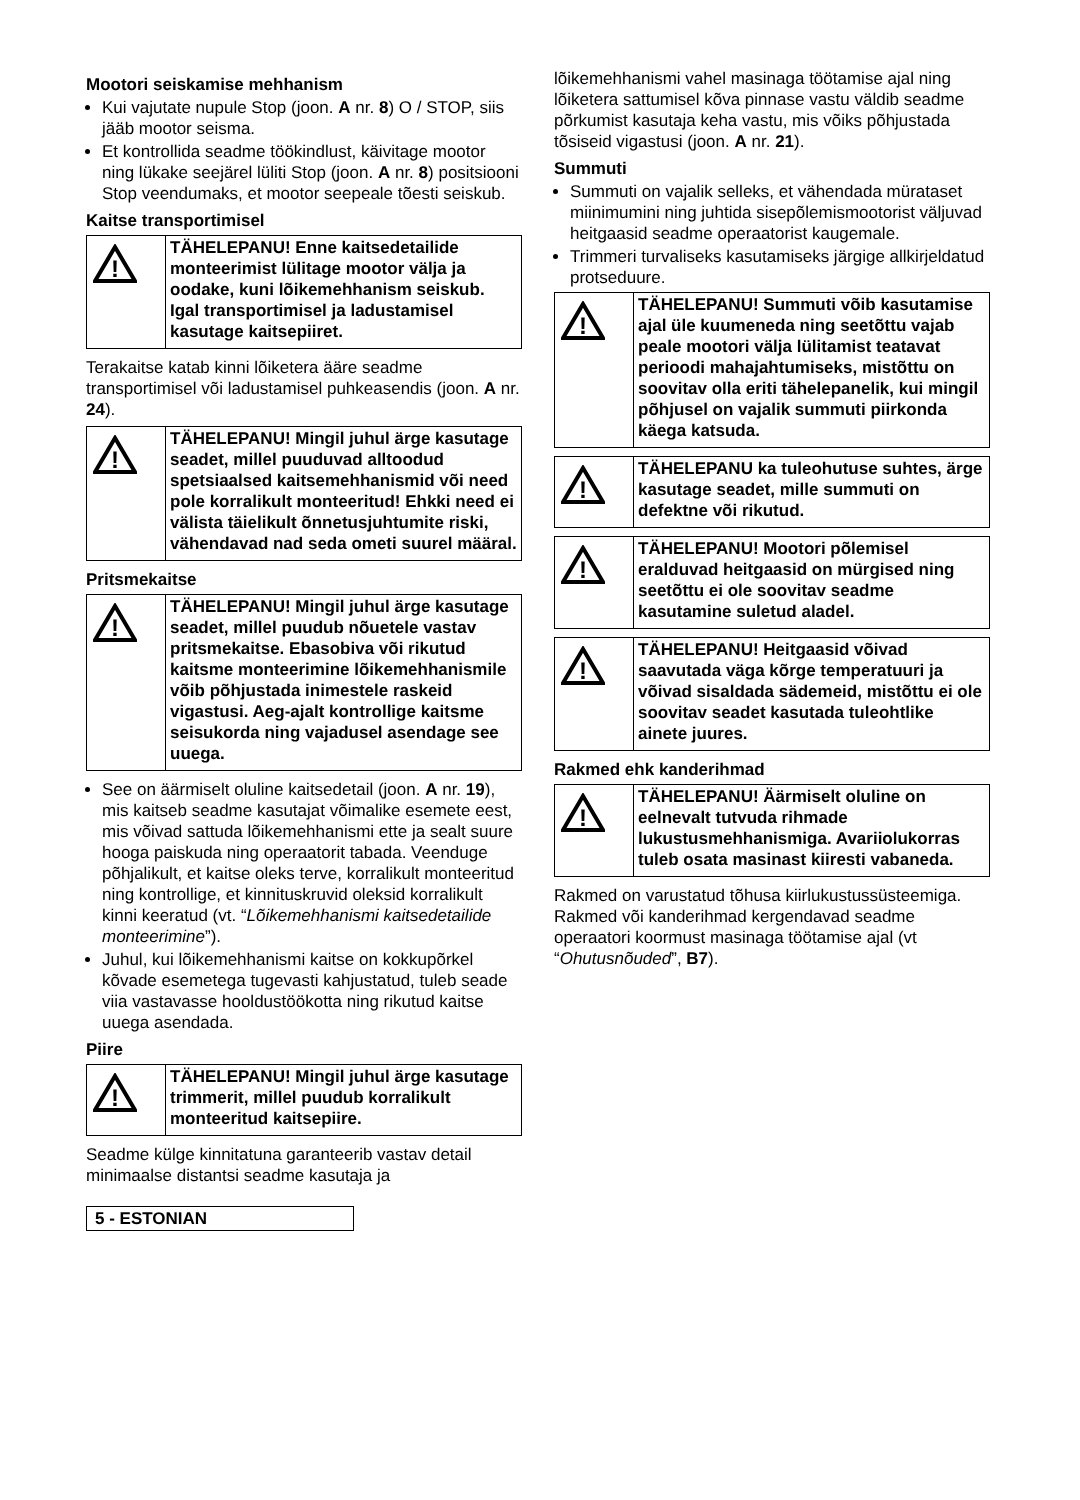Mootori seiskamise mehhanism
Kui vajutate nupule Stop (joon. A nr. 8) O / STOP, siis jääb mootor seisma.
Et kontrollida seadme töökindlust, käivitage mootor ning lükake seejärel lüliti Stop (joon. A nr. 8) positsiooni Stop veendumaks, et mootor seepeale tõesti seiskub.
Kaitse transportimisel
!
TÄHELEPANU! Enne kaitsedetailide monteerimist lülitage mootor välja ja oodake, kuni lõikemehhanism seiskub. Igal transportimisel ja ladustamisel kasutage kaitsepiiret.
Terakaitse katab kinni lõiketera ääre seadme transportimisel või ladustamisel puhkeasendis (joon. A nr. 24).
!
TÄHELEPANU! Mingil juhul ärge kasutage seadet, millel puuduvad alltoodud spetsiaalsed kaitsemehhanismid või need pole korralikult monteeritud! Ehkki need ei välista täielikult õnnetusjuhtumite riski, vähendavad nad seda ometi suurel määral.
Pritsmekaitse
!
TÄHELEPANU! Mingil juhul ärge kasutage seadet, millel puudub nõuetele vastav pritsmekaitse. Ebasobiva või rikutud kaitsme monteerimine lõikemehhanismile võib põhjustada inimestele raskeid vigastusi. Aeg-ajalt kontrollige kaitsme seisukorda ning vajadusel asendage see uuega.
See on äärmiselt oluline kaitsedetail (joon. A nr. 19), mis kaitseb seadme kasutajat võimalike esemete eest, mis võivad sattuda lõikemehhanismi ette ja sealt suure hooga paiskuda ning operaatorit tabada. Veenduge põhjalikult, et kaitse oleks terve, korralikult monteeritud ning kontrollige, et kinnituskruvid oleksid korralikult kinni keeratud (vt. “Lõikemehhanismi kaitsedetailide monteerimine”).
Juhul, kui lõikemehhanismi kaitse on kokkupõrkel kõvade esemetega tugevasti kahjustatud, tuleb seade viia vastavasse hooldustöökotta ning rikutud kaitse uuega asendada.
Piire
!
TÄHELEPANU! Mingil juhul ärge kasutage trimmerit, millel puudub korralikult monteeritud kaitsepiire.
Seadme külge kinnitatuna garanteerib vastav detail minimaalse distantsi seadme kasutaja ja
lõikemehhanismi vahel masinaga töötamise ajal ning lõiketera sattumisel kõva pinnase vastu väldib seadme põrkumist kasutaja keha vastu, mis võiks põhjustada tõsiseid vigastusi (joon. A nr. 21).
Summuti
Summuti on vajalik selleks, et vähendada mürataset miinimumini ning juhtida sisepõlemismootorist väljuvad heitgaasid seadme operaatorist kaugemale.
Trimmeri turvaliseks kasutamiseks järgige allkirjeldatud protseduure.
!
TÄHELEPANU! Summuti võib kasutamise ajal üle kuumeneda ning seetõttu vajab peale mootori välja lülitamist teatavat perioodi mahajahtumiseks, mistõttu on soovitav olla eriti tähelepanelik, kui mingil põhjusel on vajalik summuti piirkonda käega katsuda.
!
TÄHELEPANU ka tuleohutuse suhtes, ärge kasutage seadet, mille summuti on defektne või rikutud.
!
TÄHELEPANU! Mootori põlemisel eralduvad heitgaasid on mürgised ning seetõttu ei ole soovitav seadme kasutamine suletud aladel.
!
TÄHELEPANU! Heitgaasid võivad saavutada väga kõrge temperatuuri ja võivad sisaldada sädemeid, mistõttu ei ole soovitav seadet kasutada tuleohtlike ainete juures.
Rakmed ehk kanderihmad
!
TÄHELEPANU! Äärmiselt oluline on eelnevalt tutvuda rihmade lukustusmehhanismiga. Avariiolukorras tuleb osata masinast kiiresti vabaneda.
Rakmed on varustatud tõhusa kiirlukustussüsteemiga. Rakmed või kanderihmad kergendavad seadme operaatori koormust masinaga töötamise ajal (vt “Ohutusnõuded”, B7).
5 - ESTONIAN